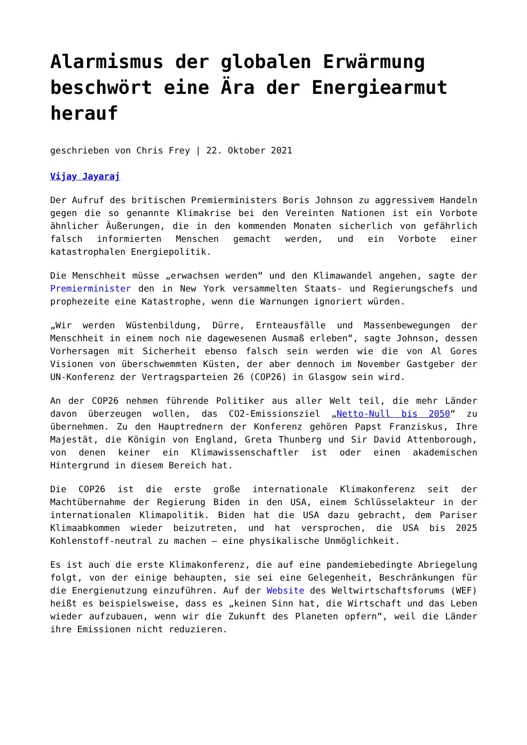Alarmismus der globalen Erwärmung beschwört eine Ära der Energiearmut herauf
geschrieben von Chris Frey | 22. Oktober 2021
Vijay Jayaraj
Der Aufruf des britischen Premierministers Boris Johnson zu aggressivem Handeln gegen die so genannte Klimakrise bei den Vereinten Nationen ist ein Vorbote ähnlicher Äußerungen, die in den kommenden Monaten sicherlich von gefährlich falsch informierten Menschen gemacht werden, und ein Vorbote einer katastrophalen Energiepolitik.
Die Menschheit müsse „erwachsen werden“ und den Klimawandel angehen, sagte der Premierminister den in New York versammelten Staats- und Regierungschefs und prophezeite eine Katastrophe, wenn die Warnungen ignoriert würden.
„Wir werden Wüstenbildung, Dürre, Ernteausfälle und Massenbewegungen der Menschheit in einem noch nie dagewesenen Ausmaß erleben“, sagte Johnson, dessen Vorhersagen mit Sicherheit ebenso falsch sein werden wie die von Al Gores Visionen von überschwemmten Küsten, der aber dennoch im November Gastgeber der UN-Konferenz der Vertragsparteien 26 (COP26) in Glasgow sein wird.
An der COP26 nehmen führende Politiker aus aller Welt teil, die mehr Länder davon überzeugen wollen, das CO2-Emissionsziel „Netto-Null bis 2050“ zu übernehmen. Zu den Hauptrednern der Konferenz gehören Papst Franziskus, Ihre Majestät, die Königin von England, Greta Thunberg und Sir David Attenborough, von denen keiner ein Klimawissenschaftler ist oder einen akademischen Hintergrund in diesem Bereich hat.
Die COP26 ist die erste große internationale Klimakonferenz seit der Machtübernahme der Regierung Biden in den USA, einem Schlüsselakteur in der internationalen Klimapolitik. Biden hat die USA dazu gebracht, dem Pariser Klimaabkommen wieder beizutreten, und hat versprochen, die USA bis 2025 Kohlenstoff-neutral zu machen – eine physikalische Unmöglichkeit.
Es ist auch die erste Klimakonferenz, die auf eine pandemiebedingte Abriegelung folgt, von der einige behaupten, sie sei eine Gelegenheit, Beschränkungen für die Energienutzung einzuführen. Auf der Website des Weltwirtschaftsforums (WEF) heißt es beispielsweise, dass es „keinen Sinn hat, die Wirtschaft und das Leben wieder aufzubauen, wenn wir die Zukunft des Planeten opfern“, weil die Länder ihre Emissionen nicht reduzieren.